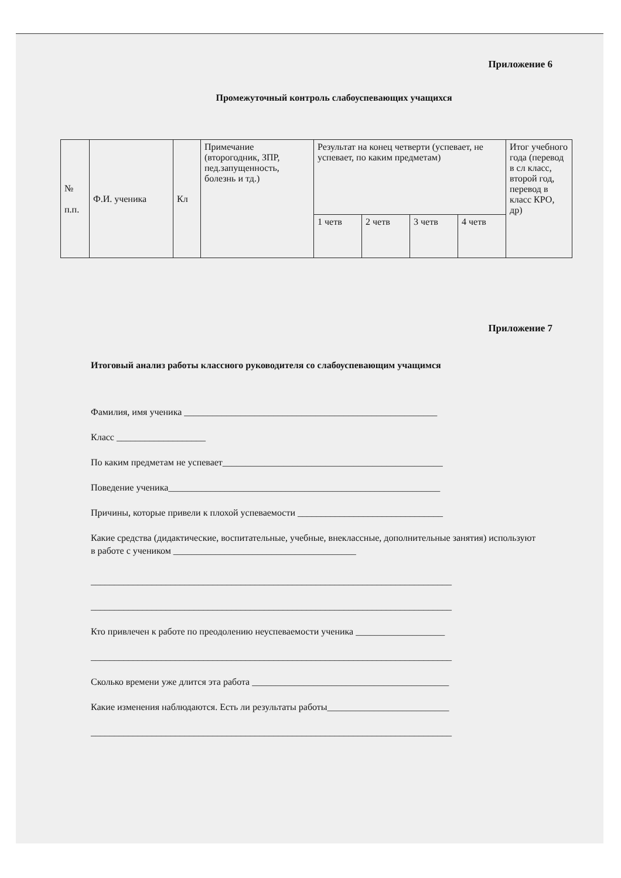Приложение 6
Промежуточный контроль слабоуспевающих учащихся
| № п.п. | Ф.И. ученика | Кл | Примечание (второгодник, ЗПР, пед.запущенность, болезнь и тд.) | Результат на конец четверти (успевает, не успевает, по каким предметам) | | | | Итог учебного года (перевод в сл класс, второй год, перевод в класс КРО, др) |
| --- | --- | --- | --- | --- | --- | --- | --- | --- |
| | | | | 1 четв | 2 четв | 3 четв | 4 четв | |
Приложение 7
Итоговый анализ работы классного руководителя со слабоуспевающим учащимся
Фамилия, имя ученика ______________________________________________________
Класс ___________________
По каким предметам не успевает_______________________________________________
Поведение ученика__________________________________________________________
Причины, которые привели к плохой успеваемости _______________________________
Какие средства (дидактические, воспитательные, учебные, внеклассные, дополнительные занятия) используют в работе с учеником _______________________________________
_____________________________________________________________________________
_____________________________________________________________________________
Кто привлечен к работе по преодолению неуспеваемости ученика ___________________
_____________________________________________________________________________
Сколько времени уже длится эта работа __________________________________________
Какие изменения наблюдаются. Есть ли результаты работы__________________________
_____________________________________________________________________________